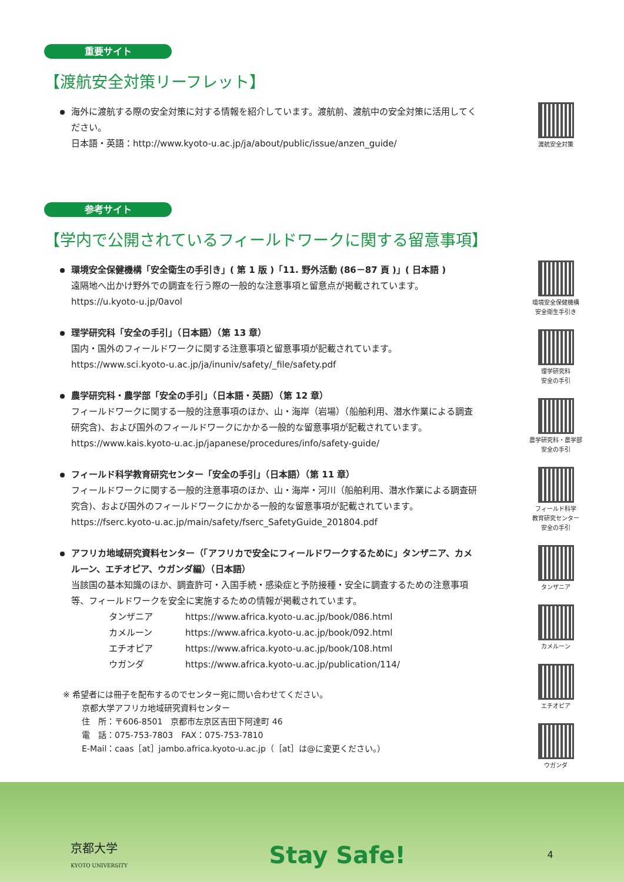重要サイト
【渡航安全対策リーフレット】
海外に渡航する際の安全対策に対する情報を紹介しています。渡航前、渡航中の安全対策に活用してください。
日本語・英語：http://www.kyoto-u.ac.jp/ja/about/public/issue/anzen_guide/
渡航安全対策
参考サイト
【学内で公開されているフィールドワークに関する留意事項】
環境安全保健機構「安全衛生の手引き」( 第 1 版 )「11. 野外活動 (86－87 頁 )」( 日本語 )
遠隔地へ出かけ野外での調査を行う際の一般的な注意事項と留意点が掲載されています。
https://u.kyoto-u.jp/0avol
理学研究科「安全の手引」（日本語）（第 13 章）
国内・国外のフィールドワークに関する注意事項と留意事項が記載されています。
https://www.sci.kyoto-u.ac.jp/ja/inuniv/safety/_file/safety.pdf
農学研究科・農学部「安全の手引」（日本語・英語）（第 12 章）
フィールドワークに関する一般的注意事項のほか、山・海岸（岩場）（船舶利用、潜水作業による調査研究含)、および国外のフィールドワークにかかる一般的な留意事項が記載されています。
https://www.kais.kyoto-u.ac.jp/japanese/procedures/info/safety-guide/
フィールド科学教育研究センター「安全の手引」（日本語）（第 11 章）
フィールドワークに関する一般的注意事項のほか、山・海岸・河川（船舶利用、潜水作業による調査研究含)、および国外のフィールドワークにかかる一般的な留意事項が記載されています。
https://fserc.kyoto-u.ac.jp/main/safety/fserc_SafetyGuide_201804.pdf
アフリカ地域研究資料センター（「アフリカで安全にフィールドワークするために」タンザニア、カメルーン、エチオピア、ウガンダ編）（日本語）
当該国の基本知識のほか、調査許可・入国手続・感染症と予防接種・安全に調査するための注意事項等、フィールドワークを安全に実施するための情報が掲載されています。
タンザニア https://www.africa.kyoto-u.ac.jp/book/086.html カメルーン https://www.africa.kyoto-u.ac.jp/book/092.html エチオピア https://www.africa.kyoto-u.ac.jp/book/108.html ウガンダ https://www.africa.kyoto-u.ac.jp/publication/114/
※ 希望者には冊子を配布するのでセンター宛に問い合わせてください。
京都大学アフリカ地域研究資料センター
住　所：〒606-8501　京都市左京区吉田下阿達町 46
電　話：075-753-7803　FAX：075-753-7810
E-Mail：caas［at］jambo.africa.kyoto-u.ac.jp（［at］は@に変更ください。）
環境安全保健機構
安全衛生手引き
理学研究科
安全の手引
農学研究科・農学部
安全の手引
フィールド科学
教育研究センター
安全の手引
タンザニア
カメルーン
エチオピア
ウガンダ
京都大学
KYOTO UNIVERSITY Stay Safe! 4